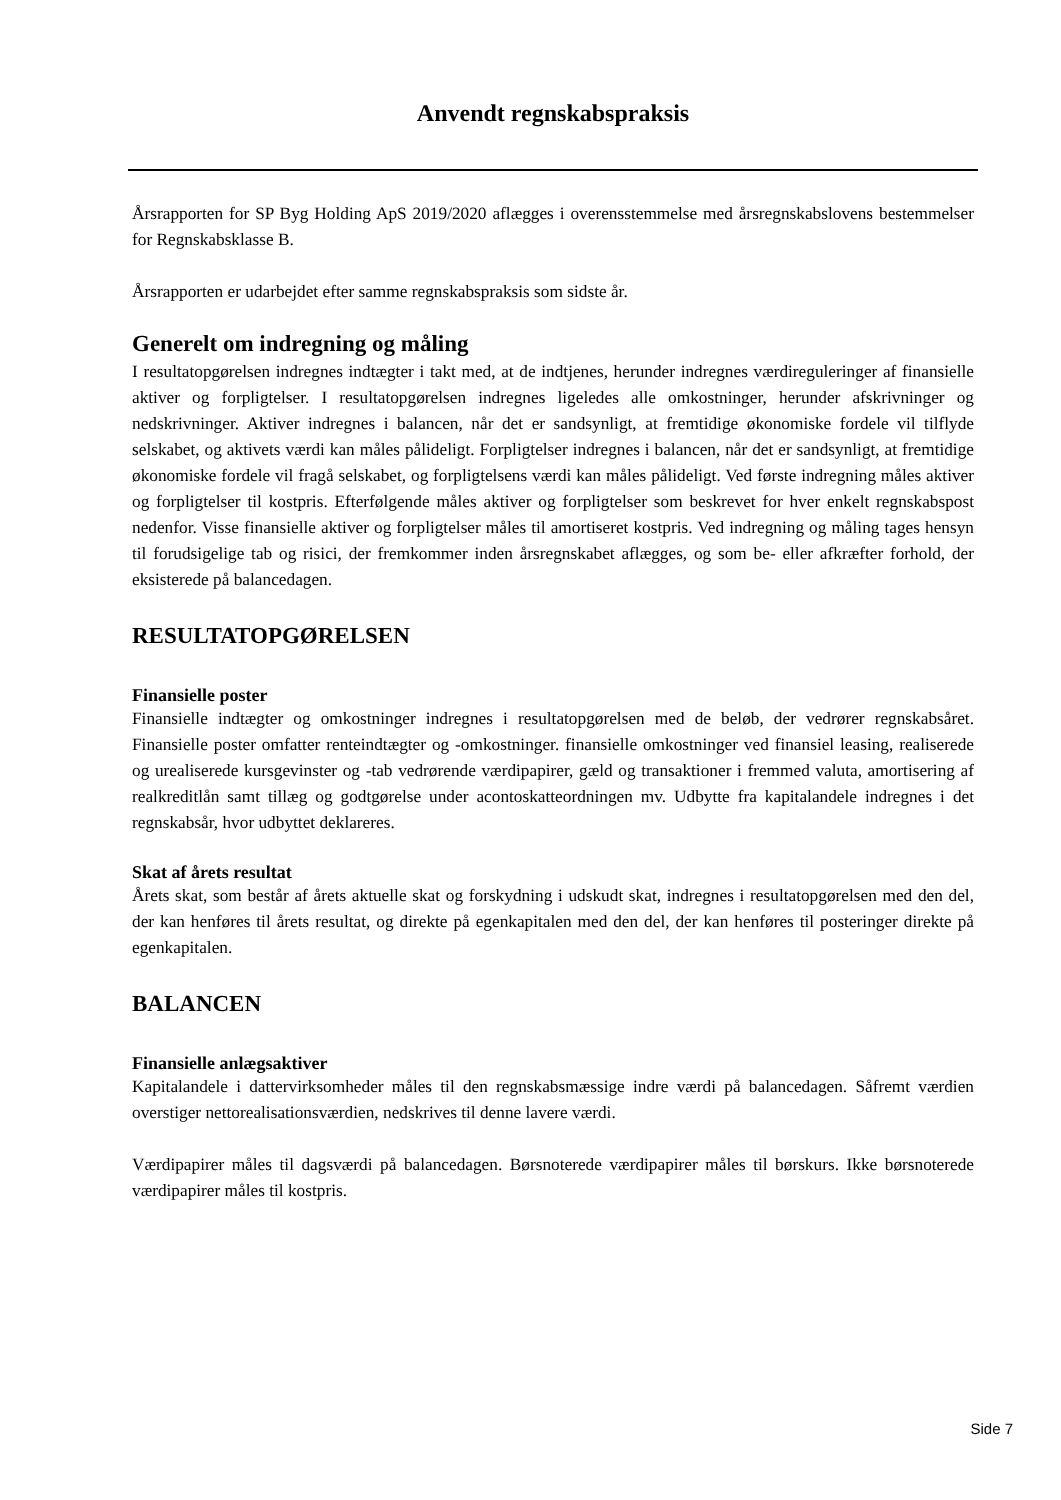Anvendt regnskabspraksis
Årsrapporten for SP Byg Holding ApS 2019/2020 aflægges i overensstemmelse med årsregnskabslovens bestemmelser for Regnskabsklasse B.
Årsrapporten er udarbejdet efter samme regnskabspraksis som sidste år.
Generelt om indregning og måling
I resultatopgørelsen indregnes indtægter i takt med, at de indtjenes, herunder indregnes værdireguleringer af finansielle aktiver og forpligtelser. I resultatopgørelsen indregnes ligeledes alle omkostninger, herunder afskrivninger og nedskrivninger. Aktiver indregnes i balancen, når det er sandsynligt, at fremtidige økonomiske fordele vil tilflyde selskabet, og aktivets værdi kan måles pålideligt. Forpligtelser indregnes i balancen, når det er sandsynligt, at fremtidige økonomiske fordele vil fragå selskabet, og forpligtelsens værdi kan måles pålideligt. Ved første indregning måles aktiver og forpligtelser til kostpris. Efterfølgende måles aktiver og forpligtelser som beskrevet for hver enkelt regnskabspost nedenfor. Visse finansielle aktiver og forpligtelser måles til amortiseret kostpris. Ved indregning og måling tages hensyn til forudsigelige tab og risici, der fremkommer inden årsregnskabet aflægges, og som be- eller afkræfter forhold, der eksisterede på balancedagen.
RESULTATOPGØRELSEN
Finansielle poster
Finansielle indtægter og omkostninger indregnes i resultatopgørelsen med de beløb, der vedrører regnskabsåret. Finansielle poster omfatter renteindtægter og -omkostninger. finansielle omkostninger ved finansiel leasing, realiserede og urealiserede kursgevinster og -tab vedrørende værdipapirer, gæld og transaktioner i fremmed valuta, amortisering af realkreditlån samt tillæg og godtgørelse under acontoskatteordningen mv. Udbytte fra kapitalandele indregnes i det regnskabsår, hvor udbyttet deklareres.
Skat af årets resultat
Årets skat, som består af årets aktuelle skat og forskydning i udskudt skat, indregnes i resultatopgørelsen med den del, der kan henføres til årets resultat, og direkte på egenkapitalen med den del, der kan henføres til posteringer direkte på egenkapitalen.
BALANCEN
Finansielle anlægsaktiver
Kapitalandele i dattervirksomheder måles til den regnskabsmæssige indre værdi på balancedagen. Såfremt værdien overstiger nettorealisationsværdien, nedskrives til denne lavere værdi.
Værdipapirer måles til dagsværdi på balancedagen. Børsnoterede værdipapirer måles til børskurs. Ikke børsnoterede værdipapirer måles til kostpris.
Side 7